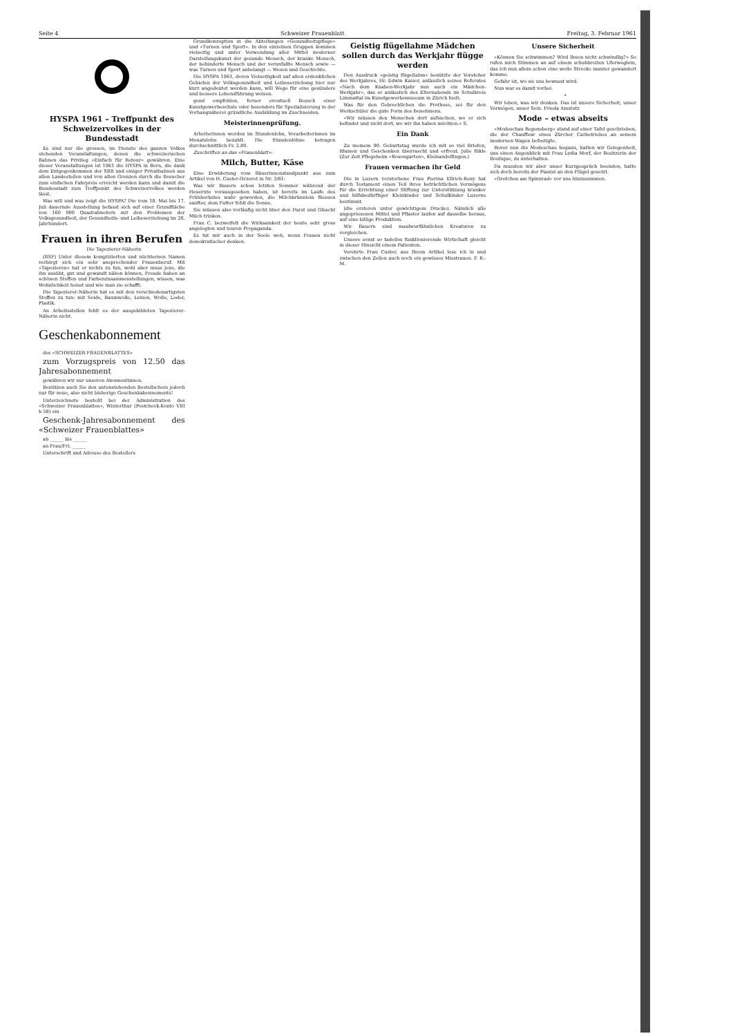Seite 4 Schweizer Frauenblatt Freitag, 3. Februar 1961
HYSPA 1961 – Treffpunkt des Schweizervolkes in der Bundesstadt
Es sind nur die grossen, im Dienste des ganzen Volkes stehenden Veranstaltungen, denen die schweizerischen Bahnen das Privileg «Einfach für Retour» gewähren. Eine dieser Veranstaltungen ist 1961 die HYSPA in Bern, die dank dem Entgegenkommen der SBB und einiger Privatbahnen aus allen Landesteilen und von allen Grenzen durch die Besucher zum einfachen Fahrpreis erreicht werden kann und damit die Bundesstadt zum Treffpunkt des Schweizervolkes werden lässt.
Was will und was zeigt die HYSPA? Die vom 18. Mai bis 17. Juli dauernde Ausstellung befasst sich auf einer Grundfläche von 160 000 Quadratmetern mit den Problemen der Volksgesundheit, der Gesundheits- und Leibeserziehung im 20. Jahrhundert.
Frauen in ihren Berufen
Die Tapezierer-Näherin
(BSF) Unter diesem komplizierten und nüchternen Namen verbirgt sich ein sehr ansprechender Frauenberuf. Mit «Tapezieren» hat er nichts zu tun, wohl aber muss jene, die ihn ausübt, gut und gewandt nähen können, Freude haben an schönen Stoffen und Farbenzusammenstellungen, wissen, was Wohnlichkeit heisst und wie man sie schafft.
Die Tapezierer-Näherin hat es mit den verschiedenartigsten Stoffen zu tun: mit Seide, Baumwolle, Leinen, Wolle, Leder, Plastik.
An Arbeitsstellen fehlt es der ausgebildeten Tapezierer-Näherin nicht.
Geschenkabonnement
des «SCHWEIZER FRAUENBLATTES»
zum Vorzugspreis von 12.50 das Jahresabonnement
gewähren wir nur unseren Abonnentinnen.
Benützen auch Sie den untenstehenden Bestellschein jedoch nur für neue, also nicht bisherige Geschenkabonnements!
Unterzeichnete bestellt bei der Administration des «Schweizer Frauenblattes», Winterthur (Postcheck-Konto VIII b 58) ein
Geschenk-Jahresabonnement des «Schweizer Frauenblattes»
ab ______ bis ______
an Frau/Frl. ______
Unterschrift und Adresse des Bestellers
Grundkonzeption in die Abteilungen «Gesundheitspflege» und «Turnen und Sport». In den einzelnen Gruppen kommen vielseitig und unter Verwendung aller Mittel moderner Darstellungskunst der gesunde Mensch, der kranke Mensch, der behinderte Mensch und der verunfallte Mensch sowie — was Turnen und Sport anbelangt — Wesen und Geschichte.
Die HYSPA 1961, deren Vielseitigkeit auf allen erdenklichen Gebieten der Volksgesundheit und Leibeserziehung hier nur kurz angedeutet werden kann, will Wege für eine gesündere und bessere Lebensführung weisen.
gend empfohlen, ferner eventuell Besuch einer Kunstgewerbeschule oder besonders für Spezialisierung in der Vorhangnäherei gründliche Ausbildung im Zuschneiden.
Meisterinnenprüfung.
Arbeiterinnen werden im Stundenlohn, Vorarbeiterinnen im Monatslohn bezahlt. Die Stundenlöhne betragen durchschnittlich Fr. 2.80.
Zuschriften an das «Frauenblatt»:
Milch, Butter, Käse
Eine Erwiderung vom Bäuerinnenstandpunkt aus zum Artikel von H. Custer-Oczeret in Nr. 3/61:
Was wir Bauern schon letzten Sommer während der Heuernte vorausgesehen haben, ist bereits im Laufe des Frühherbstes wahr geworden, die Milchbrünnlein fliessen sanfter, dem Futter fehlt die Sonne.
Sie müssen also vorläufig nicht über den Durst und Gluscht Milch trinken.
Frau C. bezweifelt die Wirksamkeit der heute sehr gross angelegten und teuren Propaganda.
Es tut mir auch in der Seele weh, wenn Frauen nicht demokratischer denken.
Geistig flügellahme Mädchen sollen durch das Werkjahr flügge werden
Den Ausdruck «geistig flügellahm» benützte der Vorsteher des Werkjahres, Hr. Edwin Kaiser, anlässlich seines Referates «Nach dem Knaben-Werkjahr nun auch ein Mädchen-Werkjahr», das er anlässlich des Elternabends im Schulkreis Limmattal im Kunstgewerbemuseum in Zürich hielt.
Was für den Gebrechlichen die Prothese, sei für den Werkschüler die gute Form des Benehmens.
«Wir müssen den Menschen dort aufsuchen, wo er sich befindet und nicht dort, wo wir ihn haben möchten.» S.
Ein Dank
Zu meinem 90. Geburtstag wurde ich mit so viel Briefen, Blumen und Geschenken überrascht und erfreut. Julie Bikle (Zur Zeit Pflegeheim «Rosengarten», Kleinandelfingen.)
Frauen vermachen ihr Geld
Die in Luzern verstorbene Frau Pierina Ellrich-Reny hat durch Testament einen Teil ihres beträchtlichen Vermögens für die Errichtung einer Stiftung zur Unterstützung kranker und hilfsbedürftiger Kleinkinder und Schulkinder Luzerns bestimmt.
(die ersteren unter gewichtigem Drucke). Nämlich alle angepriesenen Mittel und Pflaster laufen auf dasselbe heraus, auf eine billige Produktion.
Wir Bauern sind maulwurfähnlichen Kreaturen zu vergleichen.
Unsere sonst so tadellos funktionierende Wirtschaft gleicht in dieser Hinsicht einem Patienten.
Verehrte Frau Custer, aus Ihrem Artikel lese ich in und zwischen den Zeilen auch noch ein gewisses Misstrauen. F. R.-M.
Unsere Sicherheit
«Können Sie schwimmen? Wird Ihnen nicht schwindlig?» So rufen mich Stimmen an auf einem schuhbreiten Uferweglein, das ich nun allein schon eine weite Strecke munter gewandert komme.
Gefahr ist, wo sie uns bewusst wird.
Nun war es damit vorbei.
*
Wir leben, was wir denken. Das ist unsere Sicherheit, unser Vermögen, unser Sein. Frieda Amstutz
Mode – etwas abseits
«Modeschau Regensberg» stand auf einer Tafel geschrieben, die der Chauffeur eines Zürcher Carbetriebes an seinem modernen Wagen befestigte.
Bevor nun die Modeschau begann, hatten wir Gelegenheit, uns einen Augenblick mit Frau Lydia Morf, der Besitzerin der Boutique, zu unterhalten.
Da mussten wir aber unser Kurzgespräch beenden, hatte sich doch bereits der Pianist an den Flügel gesetzt.
«Gretchen am Spinnrad» vor uns hinzusummen.